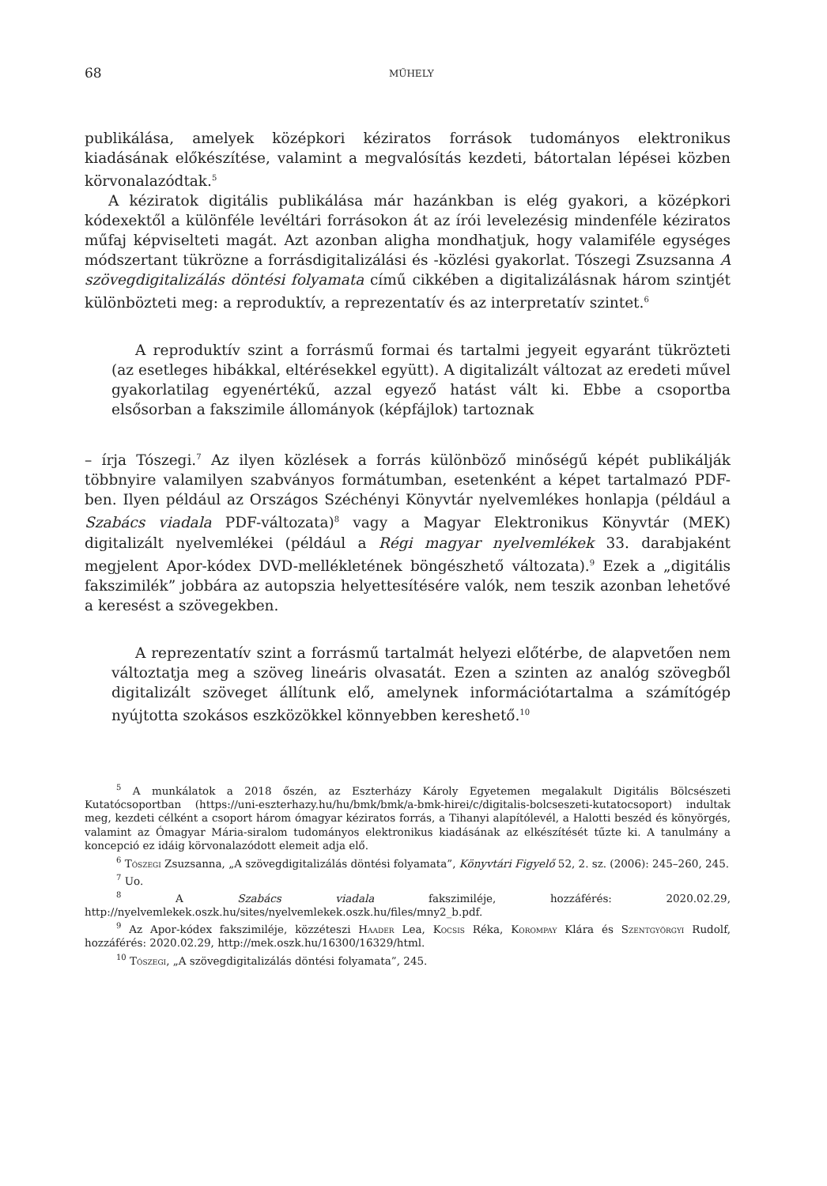68 MŰHELY
publikálása, amelyek középkori kéziratos források tudományos elektronikus kiadásának előkészítése, valamint a megvalósítás kezdeti, bátortalan lépései közben körvonalazódtak.<sup>5</sup>
A kéziratok digitális publikálása már hazánkban is elég gyakori, a középkori kódexektől a különféle levéltári forrásokon át az írói levelezésig mindenféle kéziratos műfaj képviselteti magát. Azt azonban aligha mondhatjuk, hogy valamiféle egységes módszertant tükrözne a forrásdigitalizálási és -közlési gyakorlat. Tószegi Zsuzsanna A szövegdigitalizálás döntési folyamata című cikkében a digitalizálásnak három szintjét különbözteti meg: a reproduktív, a reprezentatív és az interpretatív szintet.<sup>6</sup>
A reproduktív szint a forrásmű formai és tartalmi jegyeit egyaránt tükrözteti (az esetleges hibákkal, eltérésekkel együtt). A digitalizált változat az eredeti művel gyakorlatilag egyenértékű, azzal egyező hatást vált ki. Ebbe a csoportba elsősorban a fakszimile állományok (képfájlok) tartoznak
– írja Tószegi.<sup>7</sup> Az ilyen közlések a forrás különböző minőségű képét publikálják többnyire valamilyen szabványos formátumban, esetenként a képet tartalmazó PDF-ben. Ilyen például az Országos Széchényi Könyvtár nyelvemlékes honlapja (például a Szabács viadala PDF-változata)<sup>8</sup> vagy a Magyar Elektronikus Könyvtár (MEK) digitalizált nyelvemlékei (például a Régi magyar nyelvemlékek 33. darabjaként megjelent Apor-kódex DVD-mellékletének böngészhető változata).<sup>9</sup> Ezek a „digitális fakszimilék” jobbára az autopszia helyettesítésére valók, nem teszik azonban lehetővé a keresést a szövegekben.
A reprezentatív szint a forrásmű tartalmát helyezi előtérbe, de alapvetően nem változtatja meg a szöveg lineáris olvasatát. Ezen a szinten az analóg szövegből digitalizált szöveget állítunk elő, amelynek információtartalma a számítógép nyújtotta szokásos eszközökkel könnyebben kereshető.<sup>10</sup>
<sup>5</sup> A munkálatok a 2018 őszén, az Eszterházy Károly Egyetemen megalakult Digitális Bölcsészeti Kutatócsoportban (https://uni-eszterhazy.hu/hu/bmk/bmk/a-bmk-hirei/c/digitalis-bolcseszeti-kutatocsoport) indultak meg, kezdeti célként a csoport három ómagyar kéziratos forrás, a Tihanyi alapítólevél, a Halotti beszéd és könyörgés, valamint az Ómagyar Mária-siralom tudományos elektronikus kiadásának az elkészítését tűzte ki. A tanulmány a koncepció ez idáig körvonalazódott elemeit adja elő.
<sup>6</sup> Tószegi Zsuzsanna, „A szövegdigitalizálás döntési folyamata”, Könyvtári Figyelő 52, 2. sz. (2006): 245–260, 245.
<sup>7</sup> Uo.
<sup>8</sup> A Szabács viadala fakszimiléje, hozzáférés: 2020.02.29, http://nyelvemlekek.oszk.hu/sites/nyelvemlekek.oszk.hu/files/mny2_b.pdf.
<sup>9</sup> Az Apor-kódex fakszimiléje, közzéteszi Haader Lea, Kocsis Réka, Korompay Klára és Szentgyörgyi Rudolf, hozzáférés: 2020.02.29, http://mek.oszk.hu/16300/16329/html.
<sup>10</sup> Tószegi, „A szövegdigitalizálás döntési folyamata”, 245.